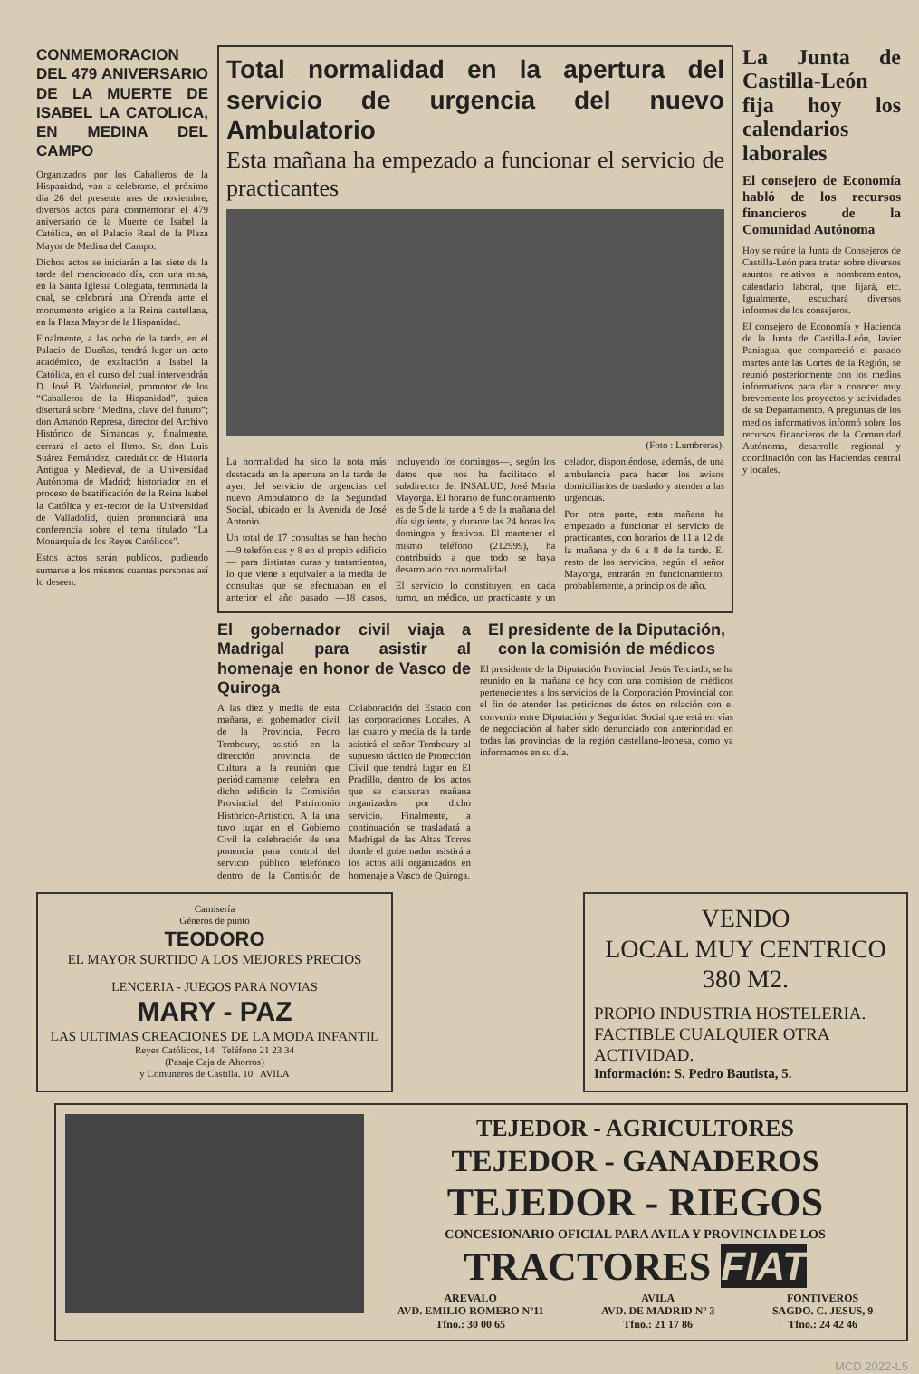CONMEMORACION DEL 479 ANIVERSARIO DE LA MUERTE DE ISABEL LA CATOLICA, EN MEDINA DEL CAMPO
Organizados por los Caballeros de la Hispanidad, van a celebrarse, el próximo día 26 del presente mes de noviembre, diversos actos para conmemorar el 479 aniversario de la Muerte de Isabel la Católica, en el Palacio Real de la Plaza Mayor de Medina del Campo.
Dichos actos se iniciarán a las siete de la tarde del mencionado día, con una misa, en la Santa Iglesia Colegiata, terminada la cual, se celebrará una Ofrenda ante el monumento erigido a la Reina castellana, en la Plaza Mayor de la Hispanidad.
Finalmente, a las ocho de la tarde, en el Palacio de Dueñas, tendrá lugar un acto académico, de exaltación a Isabel la Católica, en el curso del cual intervendrán D. José B. Valdunciel, promotor de los “Caballeros de la Hispanidad”, quien disertará sobre “Medina, clave del futuro”; don Amando Represa, director del Archivo Histórico de Simancas y, finalmente, cerrará el acto el Iltmo. Sr. don Luis Suárez Fernández, catedrático de Historia Antigua y Medieval, de la Universidad Autónoma de Madrid; historiador en el proceso de beatificación de la Reina Isabel la Católica y ex-rector de la Universidad de Valladolid, quien pronunciará una conferencia sobre el tema titulado “La Monarquía de los Reyes Católicos”.
Estos actos serán publicos, pudiendo sumarse a los mismos cuantas personas así lo deseen.
Total normalidad en la apertura del servicio de urgencia del nuevo Ambulatorio
Esta mañana ha empezado a funcionar el servicio de practicantes
(Foto : Lumbreras).
La normalidad ha sido la nota más destacada en la apertura en la tarde de ayer, del servicio de urgencias del nuevo Ambulatorio de la Seguridad Social, ubicado en la Avenida de José Antonio.
Un total de 17 consultas se han hecho —9 telefónicas y 8 en el propio edificio— para distintas curas y tratamientos, lo que viene a equivaler a la media de consultas que se efectuaban en el anterior el año pasado —18 casos, incluyendo los domingos—, según los datos que nos ha facilitado el subdirector del INSALUD, José María Mayorga. El horario de funcionamiento es de 5 de la tarde a 9 de la mañana del día siguiente, y durante las 24 horas los domingos y festivos. El mantener el mismo teléfono (212999), ha contribuido a que todo se haya desarrolado con normalidad.
El servicio lo constituyen, en cada turno, un médico, un practicante y un celador, disponiéndose, además, de una ambulancia para hacer los avisos domiciliarios de traslado y atender a las urgencias.
Por otra parte, esta mañana ha empezado a funcionar el servicio de practicantes, con horarios de 11 a 12 de la mañana y de 6 a 8 de la tarde. El resto de los servicios, según el señor Mayorga, entrarán en funcionamiento, probablemente, a principios de año.
El gobernador civil viaja a Madrigal para asistir al homenaje en honor de Vasco de Quiroga
A las diez y media de esta mañana, el gobernador civil de la Provincia, Pedro Temboury, asistió en la dirección provincial de Cultura a la reunión que periódicamente celebra en dicho edificio la Comisión Provincial del Patrimonio Histórico-Artístico. A la una tuvo lugar en el Gobierno Civil la celebración de una ponencia para control del servicio público telefónico dentro de la Comisión de Colaboración del Estado con las corporaciones Locales. A las cuatro y media de la tarde asistirá el señor Temboury al supuesto táctico de Protección Civil que tendrá lugar en El Pradillo, dentro de los actos que se clausuran mañana organizados por dicho servicio. Finalmente, a continuación se trasladará a Madrigal de las Altas Torres donde el gobernador asistirá a los actos allí organizados en homenaje a Vasco de Quiroga.
El presidente de la Diputación, con la comisión de médicos
El presidente de la Diputación Provincial, Jesús Terciado, se ha reunido en la mañana de hoy con una comisión de médicos pertenecientes a los servicios de la Corporación Provincial con el fin de atender las peticiones de éstos en relación con el convenio entre Diputación y Seguridad Social que está en vías de negociación al haber sido denunciado con anterioridad en todas las provincias de la región castellano-leonesa, como ya informamos en su día.
La Junta de Castilla-León fija hoy los calendarios laborales
El consejero de Economía habló de los recursos financieros de la Comunidad Autónoma
Hoy se reúne la Junta de Consejeros de Castilla-León para tratar sobre diversos asuntos relativos a nombramientos, calendario laboral, que fijará, etc. Igualmente, escuchará diversos informes de los consejeros.
El consejero de Economía y Hacienda de la Junta de Castilla-León, Javier Paniagua, que compareció el pasado martes ante las Cortes de la Región, se reunió posteriormente con los medios informativos para dar a conocer muy brevemente los proyectos y actividades de su Departamento. A preguntas de los medios informativos informó sobre los recursos financieros de la Comunidad Autónoma, desarrollo regional y coordinación con las Haciendas central y locales.
Camisería
Géneros de punto
TEODORO
EL MAYOR SURTIDO A LOS MEJORES PRECIOS
LENCERIA - JUEGOS PARA NOVIAS
MARY - PAZ
LAS ULTIMAS CREACIONES DE LA MODA INFANTIL
Reyes Católicos, 14 Teléfono 21 23 34
(Pasaje Caja de Ahorros)
y Comuneros de Castilla. 10 AVILA
VENDO
LOCAL MUY CENTRICO
380 M2.
PROPIO INDUSTRIA HOSTELERIA. FACTIBLE CUALQUIER OTRA ACTIVIDAD.
Información: S. Pedro Bautista, 5.
TEJEDOR - AGRICULTORES
TEJEDOR - GANADEROS
TEJEDOR - RIEGOS
CONCESIONARIO OFICIAL PARA AVILA Y PROVINCIA DE LOS
TRACTORES FIAT
AREVALO
AVD. EMILIO ROMERO Nº11
Tfno.: 30 00 65
AVILA
AVD. DE MADRID Nº 3
Tfno.: 21 17 86
FONTIVEROS
SAGDO. C. JESUS, 9
Tfno.: 24 42 46
MCD 2022-L5